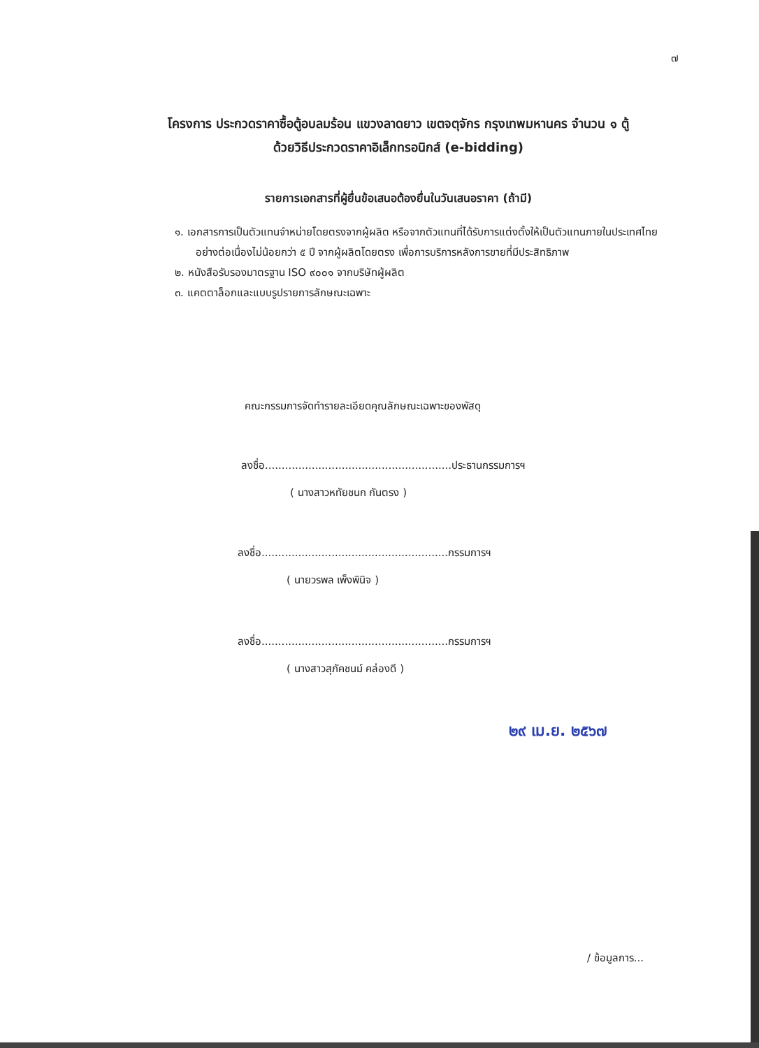๗
โครงการ ประกวดราคาซื้อตู้อบลมร้อน แขวงลาดยาว เขตจตุจักร กรุงเทพมหานคร จำนวน ๑ ตู้
ด้วยวิธีประกวดราคาอิเล็กทรอนิกส์ (e-bidding)
รายการเอกสารที่ผู้ยื่นข้อเสนอต้องยื่นในวันเสนอราคา (ถ้ามี)
๑. เอกสารการเป็นตัวแทนจำหน่ายโดยตรงจากผู้ผลิต หรือจากตัวแทนที่ได้รับการแต่งตั้งให้เป็นตัวแทนภายในประเทศไทยอย่างต่อเนื่องไม่น้อยกว่า ๕ ปี จากผู้ผลิตโดยตรง เพื่อการบริการหลังการขายที่มีประสิทธิภาพ
๒. หนังสือรับรองมาตรฐาน ISO ๙๐๐๑ จากบริษัทผู้ผลิต
๓. แคตตาล็อกและแบบรูปรายการลักษณะเฉพาะ
คณะกรรมการจัดทำรายละเอียดคุณลักษณะเฉพาะของพัสดุ
ลงชื่อ........................................................ประธานกรรมการฯ
( นางสาวหทัยชนก กันตรง )
ลงชื่อ........................................................กรรมการฯ
( นายวรพล เพ็งพินิจ )
ลงชื่อ........................................................กรรมการฯ
( นางสาวสุภัคชนม์ คล่องดี )
๒๙ เม.ย. ๒๕๖๗
/ ข้อมูลการ...